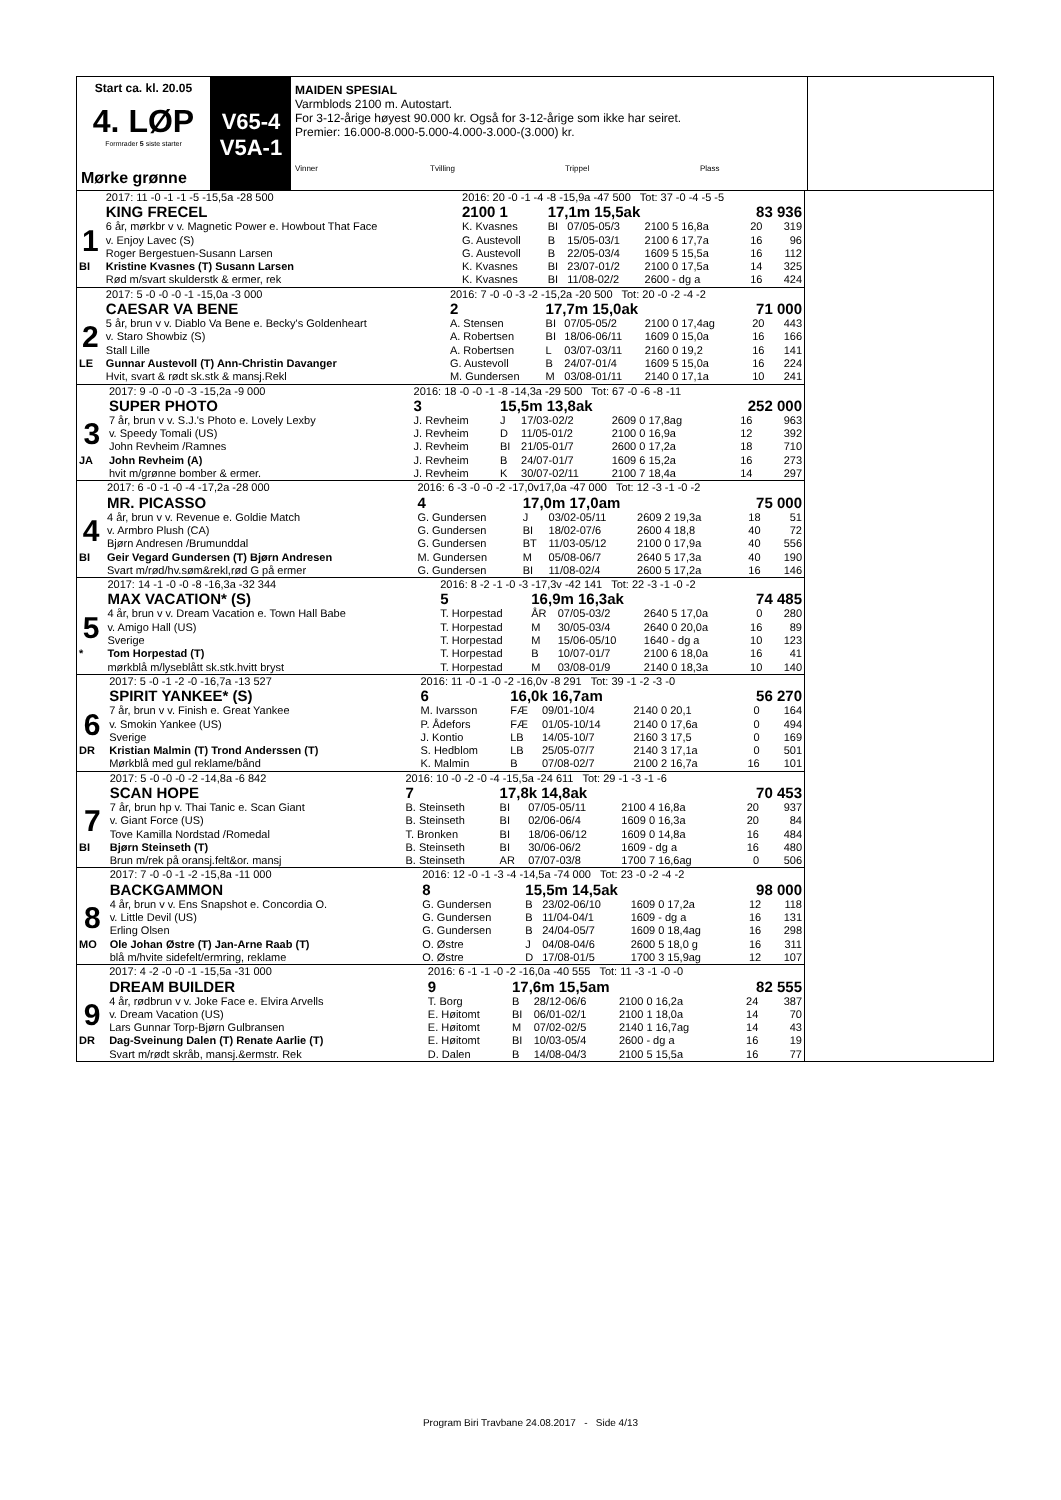Start ca. kl. 20.05
4. LØP
Formrader 5 siste starter
Mørke grønne
V65-4
V5A-1
MAIDEN SPESIAL
Varmblods 2100 m. Autostart.
For 3-12-årige høyest 90.000 kr. Også for 3-12-årige som ikke har seiret.
Premier: 16.000-8.000-5.000-4.000-3.000-(3.000) kr.
Vinner Tvilling Trippel Plass
| | 2017: 11 -0 -1 -1 -5 -15,5a -28 500 | 2016: 20 -0 -1 -4 -8 -15,9a -47 500 Tot: 37 -0 -4 -5 -5 | | | | | |
| | KING FRECEL | 2100 1 | 17,1m 15,5ak | | | 83 936 | |
| 1 | 6 år, mørkbr v v. Magnetic Power e. Howbout That Face | K. Kvasnes | BI | 07/05-05/3 | 2100 5 16,8a | 20 | 319 |
| | v. Enjoy Lavec (S) | G. Austevoll | B | 15/05-03/1 | 2100 6 17,7a | 16 | 96 |
| | Roger Bergestuen-Susann Larsen | G. Austevoll | B | 22/05-03/4 | 1609 5 15,5a | 16 | 112 |
| BI | Kristine Kvasnes (T) Susann Larsen | K. Kvasnes | BI | 23/07-01/2 | 2100 0 17,5a | 14 | 325 |
| | Rød m/svart skulderstk & ermer, rek | K. Kvasnes | BI | 11/08-02/2 | 2600 - dg a | 16 | 424 |
| | 2017: 5 -0 -0 -0 -1 -15,0a -3 000 | 2016: 7 -0 -0 -3 -2 -15,2a -20 500 Tot: 20 -0 -2 -4 -2 | | | | | |
| | CAESAR VA BENE | 2 | 17,7m 15,0ak | | | 71 000 | |
| 2 | 5 år, brun v v. Diablo Va Bene e. Becky's Goldenheart | A. Stensen | BI | 07/05-05/2 | 2100 0 17,4ag | 20 | 443 |
| | v. Staro Showbiz (S) | A. Robertsen | BI | 18/06-06/11 | 1609 0 15,0a | 16 | 166 |
| | Stall Lille | A. Robertsen | L | 03/07-03/11 | 2160 0 19,2 | 16 | 141 |
| LE | Gunnar Austevoll (T) Ann-Christin Davanger | G. Austevoll | B | 24/07-01/4 | 1609 5 15,0a | 16 | 224 |
| | Hvit, svart & rødt sk.stk & mansj.Rekl | M. Gundersen | M | 03/08-01/11 | 2140 0 17,1a | 10 | 241 |
| | 2017: 9 -0 -0 -0 -3 -15,2a -9 000 | 2016: 18 -0 -0 -1 -8 -14,3a -29 500 Tot: 67 -0 -6 -8 -11 | | | | | |
| | SUPER PHOTO | 3 | 15,5m 13,8ak | | | 252 000 | |
| 3 | 7 år, brun v v. S.J.'s Photo e. Lovely Lexby | J. Revheim | J | 17/03-02/2 | 2609 0 17,8ag | 16 | 963 |
| | v. Speedy Tomali (US) | J. Revheim | D | 11/05-01/2 | 2100 0 16,9a | 12 | 392 |
| | John Revheim /Ramnes | J. Revheim | BI | 21/05-01/7 | 2600 0 17,2a | 18 | 710 |
| JA | John Revheim (A) | J. Revheim | B | 24/07-01/7 | 1609 6 15,2a | 16 | 273 |
| | hvit m/grønne bomber & ermer. | J. Revheim | K | 30/07-02/11 | 2100 7 18,4a | 14 | 297 |
| | 2017: 6 -0 -1 -0 -4 -17,2a -28 000 | 2016: 6 -3 -0 -0 -2 -17,0v17,0a -47 000 Tot: 12 -3 -1 -0 -2 | | | | | |
| | MR. PICASSO | 4 | 17,0m 17,0am | | | 75 000 | |
| 4 | 4 år, brun v v. Revenue e. Goldie Match | G. Gundersen | J | 03/02-05/11 | 2609 2 19,3a | 18 | 51 |
| | v. Armbro Plush (CA) | G. Gundersen | BI | 18/02-07/6 | 2600 4 18,8 | 40 | 72 |
| | Bjørn Andresen /Brumunddal | G. Gundersen | BT | 11/03-05/12 | 2100 0 17,9a | 40 | 556 |
| BI | Geir Vegard Gundersen (T) Bjørn Andresen | M. Gundersen | M | 05/08-06/7 | 2640 5 17,3a | 40 | 190 |
| | Svart m/rød/hv.søm&rekl,rød G på ermer | G. Gundersen | BI | 11/08-02/4 | 2600 5 17,2a | 16 | 146 |
| | 2017: 14 -1 -0 -0 -8 -16,3a -32 344 | 2016: 8 -2 -1 -0 -3 -17,3v -42 141 Tot: 22 -3 -1 -0 -2 | | | | | |
| | MAX VACATION* (S) | 5 | 16,9m 16,3ak | | | 74 485 | |
| 5 | 4 år, brun v v. Dream Vacation e. Town Hall Babe | T. Horpestad | ÅR | 07/05-03/2 | 2640 5 17,0a | 0 | 280 |
| | v. Amigo Hall (US) | T. Horpestad | M | 30/05-03/4 | 2640 0 20,0a | 16 | 89 |
| | Sverige | T. Horpestad | M | 15/06-05/10 | 1640 - dg a | 10 | 123 |
| * | Tom Horpestad (T) | T. Horpestad | B | 10/07-01/7 | 2100 6 18,0a | 16 | 41 |
| | mørkblå m/lyseblått sk.stk.hvitt bryst | T. Horpestad | M | 03/08-01/9 | 2140 0 18,3a | 10 | 140 |
| | 2017: 5 -0 -1 -2 -0 -16,7a -13 527 | 2016: 11 -0 -1 -0 -2 -16,0v -8 291 Tot: 39 -1 -2 -3 -0 | | | | | |
| | SPIRIT YANKEE* (S) | 6 | 16,0k 16,7am | | | 56 270 | |
| 6 | 7 år, brun v v. Finish e. Great Yankee | M. Ivarsson | FÆ | 09/01-10/4 | 2140 0 20,1 | 0 | 164 |
| | v. Smokin Yankee (US) | P. Ådefors | FÆ | 01/05-10/14 | 2140 0 17,6a | 0 | 494 |
| | Sverige | J. Kontio | LB | 14/05-10/7 | 2160 3 17,5 | 0 | 169 |
| DR | Kristian Malmin (T) Trond Anderssen (T) | S. Hedblom | LB | 25/05-07/7 | 2140 3 17,1a | 0 | 501 |
| | Mørkblå med gul reklame/bånd | K. Malmin | B | 07/08-02/7 | 2100 2 16,7a | 16 | 101 |
| | 2017: 5 -0 -0 -0 -2 -14,8a -6 842 | 2016: 10 -0 -2 -0 -4 -15,5a -24 611 Tot: 29 -1 -3 -1 -6 | | | | | |
| | SCAN HOPE | 7 | 17,8k 14,8ak | | | 70 453 | |
| 7 | 7 år, brun hp v. Thai Tanic e. Scan Giant | B. Steinseth | BI | 07/05-05/11 | 2100 4 16,8a | 20 | 937 |
| | v. Giant Force (US) | B. Steinseth | BI | 02/06-06/4 | 1609 0 16,3a | 20 | 84 |
| | Tove Kamilla Nordstad /Romedal | T. Bronken | BI | 18/06-06/12 | 1609 0 14,8a | 16 | 484 |
| BI | Bjørn Steinseth (T) | B. Steinseth | BI | 30/06-06/2 | 1609 - dg a | 16 | 480 |
| | Brun m/rek på oransj.felt&or. mansj | B. Steinseth | AR | 07/07-03/8 | 1700 7 16,6ag | 0 | 506 |
| | 2017: 7 -0 -0 -1 -2 -15,8a -11 000 | 2016: 12 -0 -1 -3 -4 -14,5a -74 000 Tot: 23 -0 -2 -4 -2 | | | | | |
| | BACKGAMMON | 8 | 15,5m 14,5ak | | | 98 000 | |
| 8 | 4 år, brun v v. Ens Snapshot e. Concordia O. | G. Gundersen | B | 23/02-06/10 | 1609 0 17,2a | 12 | 118 |
| | v. Little Devil (US) | G. Gundersen | B | 11/04-04/1 | 1609 - dg a | 16 | 131 |
| | Erling Olsen | G. Gundersen | B | 24/04-05/7 | 1609 0 18,4ag | 16 | 298 |
| MO | Ole Johan Østre (T) Jan-Arne Raab (T) | O. Østre | J | 04/08-04/6 | 2600 5 18,0 g | 16 | 311 |
| | blå m/hvite sidefelt/ermring, reklame | O. Østre | D | 17/08-01/5 | 1700 3 15,9ag | 12 | 107 |
| | 2017: 4 -2 -0 -0 -1 -15,5a -31 000 | 2016: 6 -1 -1 -0 -2 -16,0a -40 555 Tot: 11 -3 -1 -0 -0 | | | | | |
| | DREAM BUILDER | 9 | 17,6m 15,5am | | | 82 555 | |
| 9 | 4 år, rødbrun v v. Joke Face e. Elvira Arvells | T. Borg | B | 28/12-06/6 | 2100 0 16,2a | 24 | 387 |
| | v. Dream Vacation (US) | E. Høitomt | BI | 06/01-02/1 | 2100 1 18,0a | 14 | 70 |
| | Lars Gunnar Torp-Bjørn Gulbransen | E. Høitomt | M | 07/02-02/5 | 2140 1 16,7ag | 14 | 43 |
| DR | Dag-Sveinung Dalen (T) Renate Aarlie (T) | E. Høitomt | BI | 10/03-05/4 | 2600 - dg a | 16 | 19 |
| | Svart m/rødt skråb, mansj.&ermstr. Rek | D. Dalen | B | 14/08-04/3 | 2100 5 15,5a | 16 | 77 |
Program Biri Travbane 24.08.2017 - Side 4/13